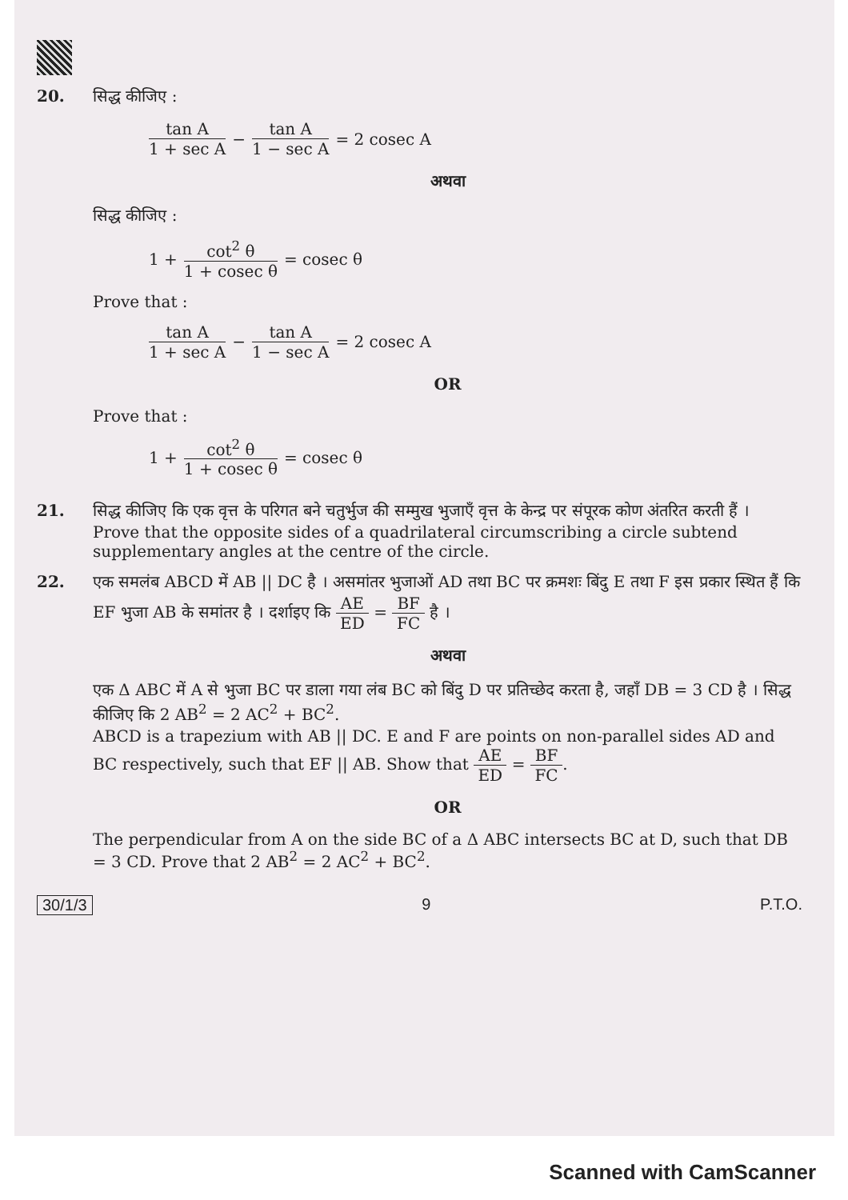20. सिद्ध कीजिए :
tan A 1 + sec A − tan A 1 − sec A = 2 cosec A
अथवा
सिद्ध कीजिए :
1 + cot<sup>2</sup> θ 1 + cosec θ = cosec θ
Prove that :
tan A 1 + sec A − tan A 1 − sec A = 2 cosec A
OR
Prove that :
1 + cot<sup>2</sup> θ 1 + cosec θ = cosec θ
21. सिद्ध कीजिए कि एक वृत्त के परिगत बने चतुर्भुज की सम्मुख भुजाएँ वृत्त के केन्द्र पर संपूरक कोण अंतरित करती हैं ।
Prove that the opposite sides of a quadrilateral circumscribing a circle subtend supplementary angles at the centre of the circle.
22. एक समलंब ABCD में AB || DC है । असमांतर भुजाओं AD तथा BC पर क्रमशः बिंदु E तथा F इस प्रकार स्थित हैं कि EF भुजा AB के समांतर है । दर्शाइए कि AE ED = BF FC है ।
अथवा
एक Δ ABC में A से भुजा BC पर डाला गया लंब BC को बिंदु D पर प्रतिच्छेद करता है, जहाँ DB = 3 CD है । सिद्ध कीजिए कि 2 AB<sup>2</sup> = 2 AC<sup>2</sup> + BC<sup>2</sup>.
ABCD is a trapezium with AB || DC. E and F are points on non-parallel sides AD and BC respectively, such that EF || AB. Show that AE ED = BF FC.
OR
The perpendicular from A on the side BC of a Δ ABC intersects BC at D, such that DB = 3 CD. Prove that 2 AB<sup>2</sup> = 2 AC<sup>2</sup> + BC<sup>2</sup>.
30/1/3 9 P.T.O.
Scanned with CamScanner